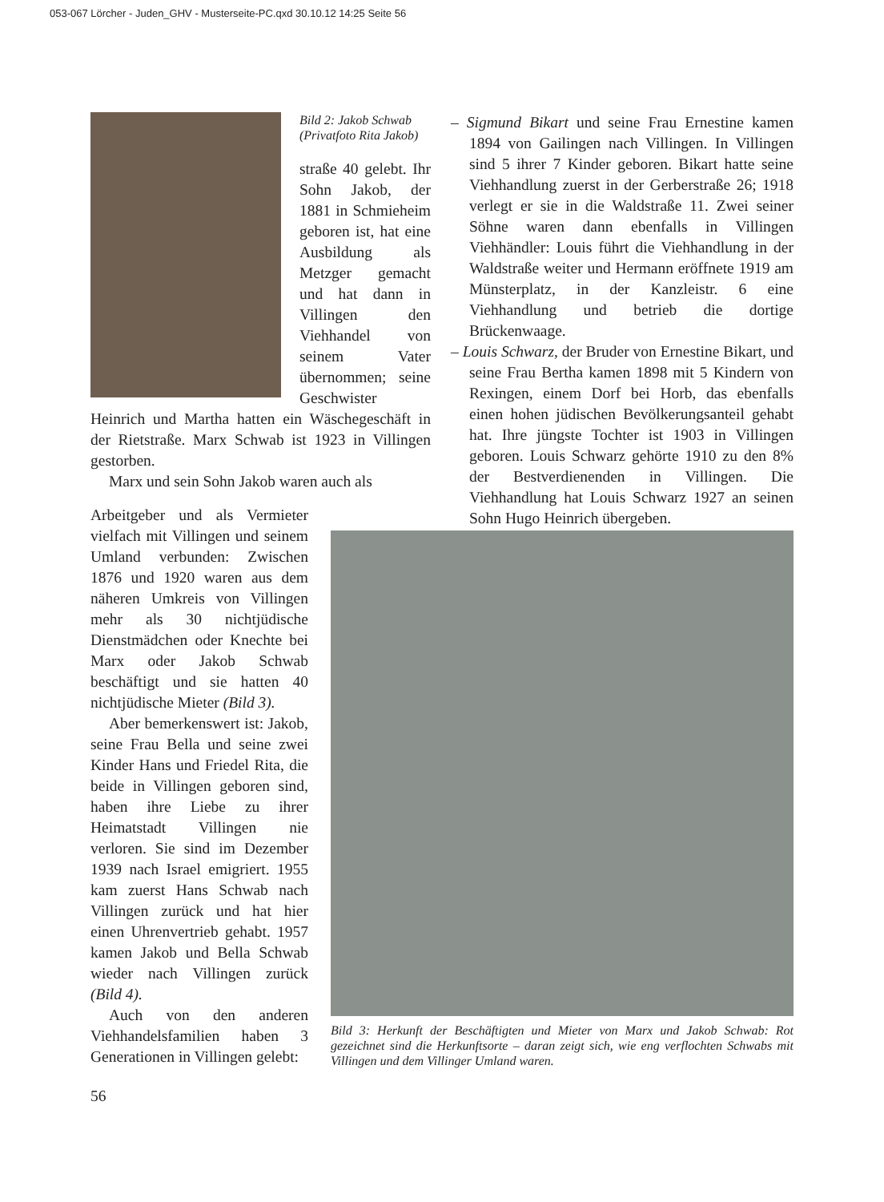053-067 Lörcher - Juden_GHV - Musterseite-PC.qxd 30.10.12 14:25 Seite 56
Bild 2: Jakob Schwab
(Privatfoto Rita Jakob)
straße 40 gelebt. Ihr Sohn Jakob, der 1881 in Schmieheim geboren ist, hat eine Ausbildung als Metzger gemacht und hat dann in Villingen den Viehhandel von seinem Vater übernommen; seine Geschwister Heinrich und Martha hatten ein Wäschegeschäft in der Rietstraße. Marx Schwab ist 1923 in Villingen gestorben.
Marx und sein Sohn Jakob waren auch als
Arbeitgeber und als Vermieter vielfach mit Villingen und seinem Umland verbunden: Zwischen 1876 und 1920 waren aus dem näheren Umkreis von Villingen mehr als 30 nichtjüdische Dienstmädchen oder Knechte bei Marx oder Jakob Schwab beschäftigt und sie hatten 40 nichtjüdische Mieter (Bild 3).
Aber bemerkenswert ist: Jakob, seine Frau Bella und seine zwei Kinder Hans und Friedel Rita, die beide in Villingen geboren sind, haben ihre Liebe zu ihrer Heimatstadt Villingen nie verloren. Sie sind im Dezember 1939 nach Israel emigriert. 1955 kam zuerst Hans Schwab nach Villingen zurück und hat hier einen Uhrenvertrieb gehabt. 1957 kamen Jakob und Bella Schwab wieder nach Villingen zurück (Bild 4).
Auch von den anderen Viehhandelsfamilien haben 3 Generationen in Villingen gelebt:
– Sigmund Bikart und seine Frau Ernestine kamen 1894 von Gailingen nach Villingen. In Villingen sind 5 ihrer 7 Kinder geboren. Bikart hatte seine Viehhandlung zuerst in der Gerberstraße 26; 1918 verlegt er sie in die Waldstraße 11. Zwei seiner Söhne waren dann ebenfalls in Villingen Viehhändler: Louis führt die Viehhandlung in der Waldstraße weiter und Hermann eröffnete 1919 am Münsterplatz, in der Kanzleistr. 6 eine Viehhandlung und betrieb die dortige Brückenwaage.
– Louis Schwarz, der Bruder von Ernestine Bikart, und seine Frau Bertha kamen 1898 mit 5 Kindern von Rexingen, einem Dorf bei Horb, das ebenfalls einen hohen jüdischen Bevölkerungsanteil gehabt hat. Ihre jüngste Tochter ist 1903 in Villingen geboren. Louis Schwarz gehörte 1910 zu den 8% der Bestverdienenden in Villingen. Die Viehhandlung hat Louis Schwarz 1927 an seinen Sohn Hugo Heinrich übergeben.
Bild 3: Herkunft der Beschäftigten und Mieter von Marx und Jakob Schwab: Rot gezeichnet sind die Herkunftsorte – daran zeigt sich, wie eng verflochten Schwabs mit Villingen und dem Villinger Umland waren.
56